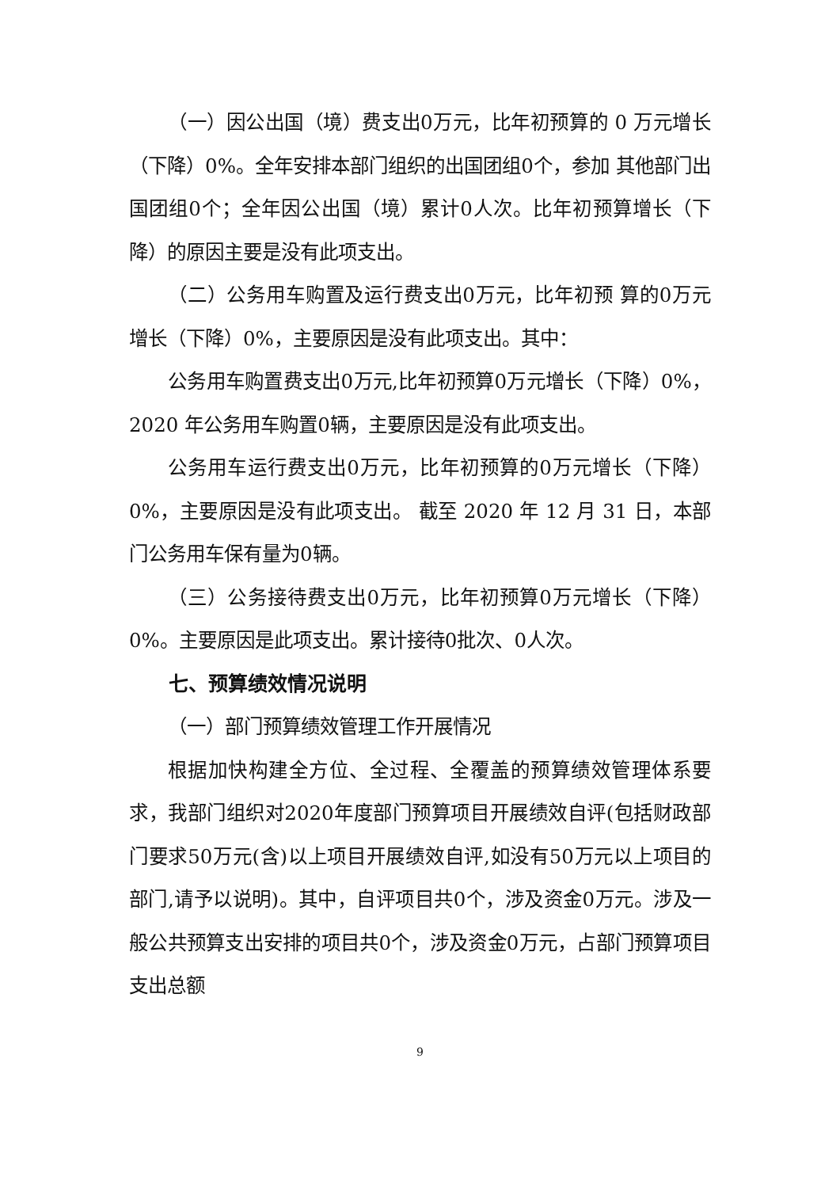（一）因公出国（境）费支出0万元，比年初预算的 0 万元增长（下降）0%。全年安排本部门组织的出国团组0个，参加 其他部门出国团组0个；全年因公出国（境）累计0人次。比年初预算增长（下降）的原因主要是没有此项支出。
（二）公务用车购置及运行费支出0万元，比年初预 算的0万元增长（下降）0%，主要原因是没有此项支出。其中：
公务用车购置费支出0万元,比年初预算0万元增长（下降）0%，2020 年公务用车购置0辆，主要原因是没有此项支出。
公务用车运行费支出0万元，比年初预算的0万元增长（下降）0%，主要原因是没有此项支出。 截至 2020 年 12 月 31 日，本部门公务用车保有量为0辆。
（三）公务接待费支出0万元，比年初预算0万元增长（下降）0%。主要原因是此项支出。累计接待0批次、0人次。
七、预算绩效情况说明
（一）部门预算绩效管理工作开展情况
根据加快构建全方位、全过程、全覆盖的预算绩效管理体系要求，我部门组织对2020年度部门预算项目开展绩效自评(包括财政部门要求50万元(含)以上项目开展绩效自评,如没有50万元以上项目的部门,请予以说明)。其中，自评项目共0个，涉及资金0万元。涉及一般公共预算支出安排的项目共0个，涉及资金0万元，占部门预算项目支出总额
9